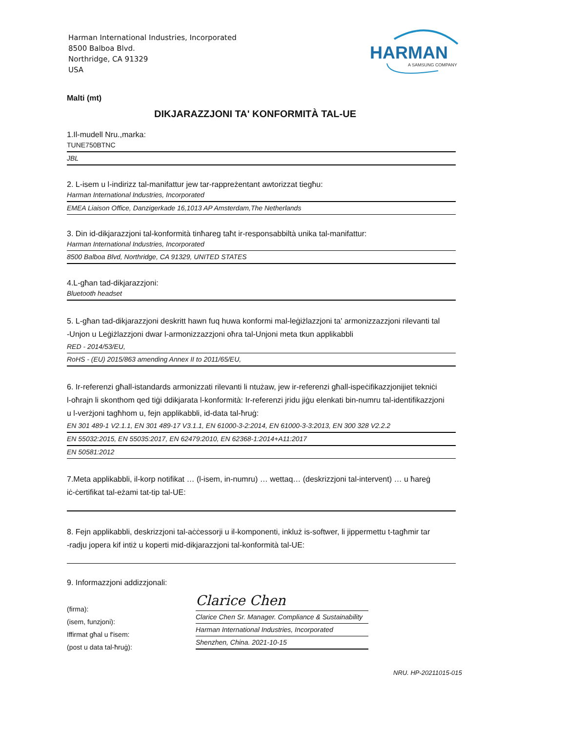Harman International Industries, Incorporated
8500 Balboa Blvd.
Northridge, CA 91329
USA
HARMAN
A SAMSUNG COMPANY
Malti (mt)
DIKJARAZZJONI TA' KONFORMITÀ TAL-UE
1.Il-mudell Nru.,marka:
TUNE750BTNC
JBL
2. L-isem u l-indirizz tal-manifattur jew tar-rappreżentant awtorizzat tiegħu:
Harman International Industries, Incorporated
EMEA Liaison Office, Danzigerkade 16,1013 AP Amsterdam,The Netherlands
3. Din id-dikjarazzjoni tal-konformità tinħareg taħt ir-responsabbiltà unika tal-manifattur:
Harman International Industries, Incorporated
8500 Balboa Blvd, Northridge, CA 91329, UNITED STATES
4.L-għan tad-dikjarazzjoni:
Bluetooth headset
5. L-għan tad-dikjarazzjoni deskritt hawn fuq huwa konformi mal-leġiżlazzjoni ta' armonizzazzjoni rilevanti tal
-Unjon u Leġiżlazzjoni dwar l-armonizzazzjoni oħra tal-Unjoni meta tkun applikabbli
RED - 2014/53/EU,
RoHS - (EU) 2015/863 amending Annex II to 2011/65/EU,
6. Ir-referenzi għall-istandards armonizzati rilevanti li ntużaw, jew ir-referenzi għall-ispeċifikazzjonijiet tekniċi
l-oħrajn li skonthom qed tiġi ddikjarata l-konformità: Ir-referenzi jridu jiġu elenkati bin-numru tal-identifikazzjoni
u l-verżjoni tagħhom u, fejn applikabbli, id-data tal-ħruġ:
EN 301 489-1 V2.1.1, EN 301 489-17 V3.1.1, EN 61000-3-2:2014, EN 61000-3-3:2013, EN 300 328 V2.2.2
EN 55032:2015, EN 55035:2017, EN 62479:2010, EN 62368-1:2014+A11:2017
EN 50581:2012
7.Meta applikabbli, il-korp notifikat … (l-isem, in-numru) … wettaq… (deskrizzjoni tal-intervent) … u ħareġ
iċ-ċertifikat tal-eżami tat-tip tal-UE:
8. Fejn applikabbli, deskrizzjoni tal-aċċessorji u il-komponenti, inkluż is-softwer, li jippermettu t-tagħmir tar
-radju jopera kif intiż u koperti mid-dikjarazzjoni tal-konformità tal-UE:
9. Informazzjoni addizzjonali:
(firma):
(isem, funzjoni):
Iffirmat għal u f'isem:
(post u data tal-ħruġ):
Clarice Chen
Clarice Chen Sr. Manager. Compliance & Sustainability
Harman International Industries, Incorporated
Shenzhen, China. 2021-10-15
NRU. HP-20211015-015